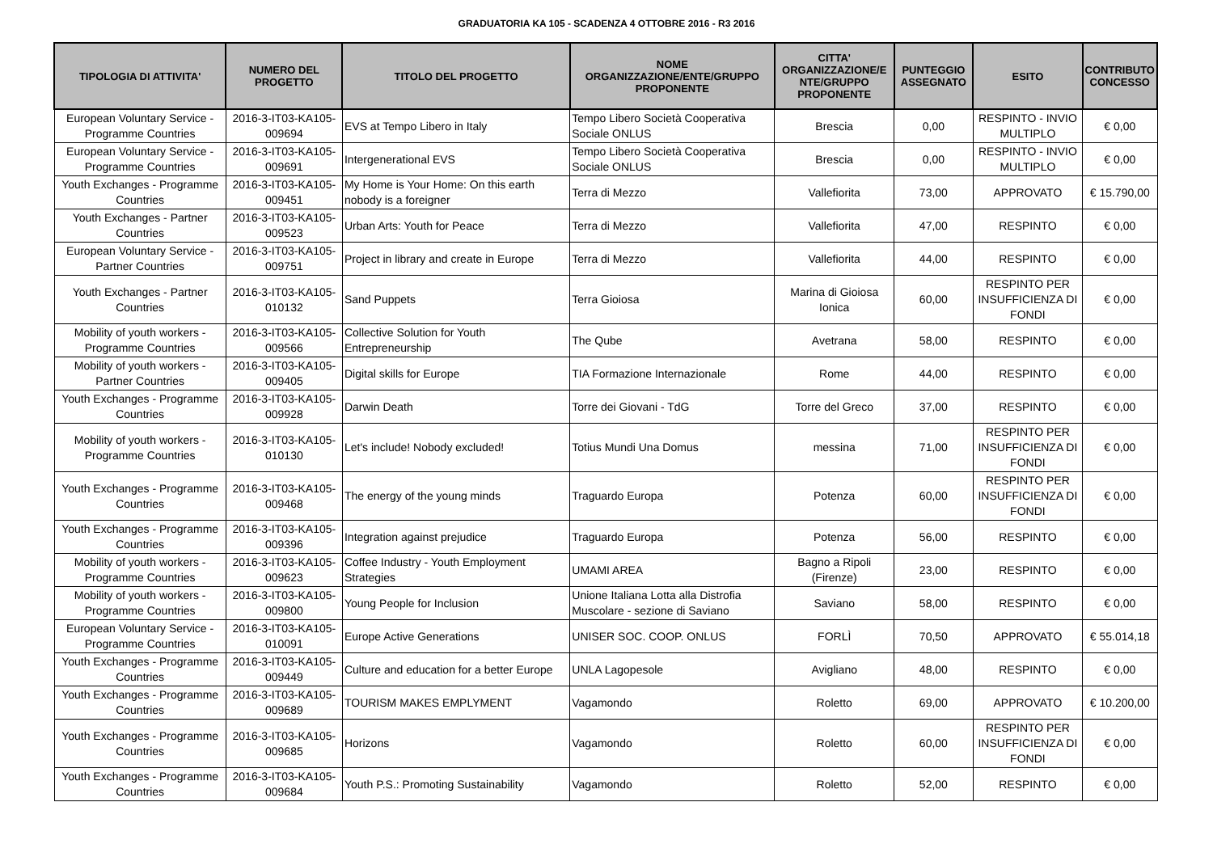GRADUATORIA KA 105 - SCADENZA 4 OTTOBRE 2016 - R3 2016
| TIPOLOGIA DI ATTIVITA' | NUMERO DEL PROGETTO | TITOLO DEL PROGETTO | NOME ORGANIZZAZIONE/ENTE/GRUPPO PROPONENTE | CITTA' ORGANIZZAZIONE/E NTE/GRUPPO PROPONENTE | PUNTEGGIO ASSEGNATO | ESITO | CONTRIBUTO CONCESSO |
| --- | --- | --- | --- | --- | --- | --- | --- |
| European Voluntary Service - Programme Countries | 2016-3-IT03-KA105-009694 | EVS at Tempo Libero in Italy | Tempo Libero Società Cooperativa Sociale ONLUS | Brescia | 0,00 | RESPINTO - INVIO MULTIPLO | € 0,00 |
| European Voluntary Service - Programme Countries | 2016-3-IT03-KA105-009691 | Intergenerational EVS | Tempo Libero Società Cooperativa Sociale ONLUS | Brescia | 0,00 | RESPINTO - INVIO MULTIPLO | € 0,00 |
| Youth Exchanges - Programme Countries | 2016-3-IT03-KA105-009451 | My Home is Your Home: On this earth nobody is a foreigner | Terra di Mezzo | Vallefiorita | 73,00 | APPROVATO | € 15.790,00 |
| Youth Exchanges - Partner Countries | 2016-3-IT03-KA105-009523 | Urban Arts: Youth for Peace | Terra di Mezzo | Vallefiorita | 47,00 | RESPINTO | € 0,00 |
| European Voluntary Service - Partner Countries | 2016-3-IT03-KA105-009751 | Project in library and create in Europe | Terra di Mezzo | Vallefiorita | 44,00 | RESPINTO | € 0,00 |
| Youth Exchanges - Partner Countries | 2016-3-IT03-KA105-010132 | Sand Puppets | Terra Gioiosa | Marina di Gioiosa Ionica | 60,00 | RESPINTO PER INSUFFICIENZA DI FONDI | € 0,00 |
| Mobility of youth workers - Programme Countries | 2016-3-IT03-KA105-009566 | Collective Solution for Youth Entrepreneurship | The Qube | Avetrana | 58,00 | RESPINTO | € 0,00 |
| Mobility of youth workers - Partner Countries | 2016-3-IT03-KA105-009405 | Digital skills for Europe | TIA Formazione Internazionale | Rome | 44,00 | RESPINTO | € 0,00 |
| Youth Exchanges - Programme Countries | 2016-3-IT03-KA105-009928 | Darwin Death | Torre dei Giovani - TdG | Torre del Greco | 37,00 | RESPINTO | € 0,00 |
| Mobility of youth workers - Programme Countries | 2016-3-IT03-KA105-010130 | Let's include! Nobody excluded! | Totius Mundi Una Domus | messina | 71,00 | RESPINTO PER INSUFFICIENZA DI FONDI | € 0,00 |
| Youth Exchanges - Programme Countries | 2016-3-IT03-KA105-009468 | The energy of the young minds | Traguardo Europa | Potenza | 60,00 | RESPINTO PER INSUFFICIENZA DI FONDI | € 0,00 |
| Youth Exchanges - Programme Countries | 2016-3-IT03-KA105-009396 | Integration against prejudice | Traguardo Europa | Potenza | 56,00 | RESPINTO | € 0,00 |
| Mobility of youth workers - Programme Countries | 2016-3-IT03-KA105-009623 | Coffee Industry - Youth Employment Strategies | UMAMI AREA | Bagno a Ripoli (Firenze) | 23,00 | RESPINTO | € 0,00 |
| Mobility of youth workers - Programme Countries | 2016-3-IT03-KA105-009800 | Young People for Inclusion | Unione Italiana Lotta alla Distrofia Muscolare - sezione di Saviano | Saviano | 58,00 | RESPINTO | € 0,00 |
| European Voluntary Service - Programme Countries | 2016-3-IT03-KA105-010091 | Europe Active Generations | UNISER SOC. COOP. ONLUS | FORLÌ | 70,50 | APPROVATO | € 55.014,18 |
| Youth Exchanges - Programme Countries | 2016-3-IT03-KA105-009449 | Culture and education for a better Europe | UNLA Lagopesole | Avigliano | 48,00 | RESPINTO | € 0,00 |
| Youth Exchanges - Programme Countries | 2016-3-IT03-KA105-009689 | TOURISM MAKES EMPLYMENT | Vagamondo | Roletto | 69,00 | APPROVATO | € 10.200,00 |
| Youth Exchanges - Programme Countries | 2016-3-IT03-KA105-009685 | Horizons | Vagamondo | Roletto | 60,00 | RESPINTO PER INSUFFICIENZA DI FONDI | € 0,00 |
| Youth Exchanges - Programme Countries | 2016-3-IT03-KA105-009684 | Youth P.S.: Promoting Sustainability | Vagamondo | Roletto | 52,00 | RESPINTO | € 0,00 |